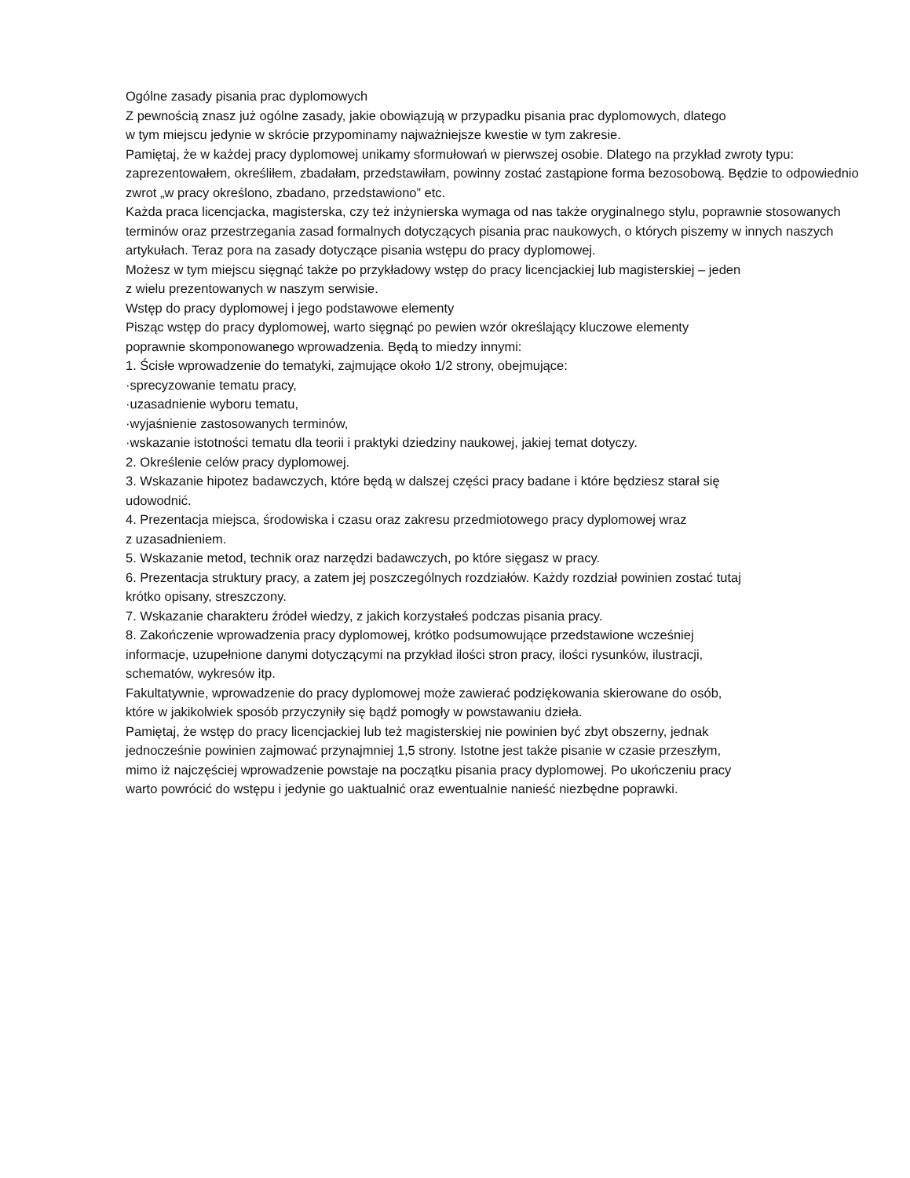Ogólne zasady pisania prac dyplomowych
Z pewnością znasz już ogólne zasady, jakie obowiązują w przypadku pisania prac dyplomowych, dlatego
w tym miejscu jedynie w skrócie przypominamy najważniejsze kwestie w tym zakresie.
Pamiętaj, że w każdej pracy dyplomowej unikamy sformułowań w pierwszej osobie. Dlatego na przykład zwroty typu: zaprezentowałem, określiłem, zbadałam, przedstawiłam, powinny zostać zastąpione forma bezosobową. Będzie to odpowiednio zwrot „w pracy określono, zbadano, przedstawiono” etc.
Każda praca licencjacka, magisterska, czy też inżynierska wymaga od nas także oryginalnego stylu, poprawnie stosowanych terminów oraz przestrzegania zasad formalnych dotyczących pisania prac naukowych, o których piszemy w innych naszych artykułach. Teraz pora na zasady dotyczące pisania wstępu do pracy dyplomowej.
Możesz w tym miejscu sięgnąć także po przykładowy wstęp do pracy licencjackiej lub magisterskiej – jeden
z wielu prezentowanych w naszym serwisie.
Wstęp do pracy dyplomowej i jego podstawowe elementy
Pisząc wstęp do pracy dyplomowej, warto sięgnąć po pewien wzór określający kluczowe elementy
poprawnie skomponowanego wprowadzenia. Będą to miedzy innymi:
1. Ścisłe wprowadzenie do tematyki, zajmujące około 1/2 strony, obejmujące:
·sprecyzowanie tematu pracy,
·uzasadnienie wyboru tematu,
·wyjaśnienie zastosowanych terminów,
·wskazanie istotności tematu dla teorii i praktyki dziedziny naukowej, jakiej temat dotyczy.
2. Określenie celów pracy dyplomowej.
3. Wskazanie hipotez badawczych, które będą w dalszej części pracy badane i które będziesz starał się
udowodnić.
4. Prezentacja miejsca, środowiska i czasu oraz zakresu przedmiotowego pracy dyplomowej wraz
z uzasadnieniem.
5. Wskazanie metod, technik oraz narzędzi badawczych, po które sięgasz w pracy.
6. Prezentacja struktury pracy, a zatem jej poszczególnych rozdziałów. Każdy rozdział powinien zostać tutaj
krótko opisany, streszczony.
7. Wskazanie charakteru źródeł wiedzy, z jakich korzystałeś podczas pisania pracy.
8. Zakończenie wprowadzenia pracy dyplomowej, krótko podsumowujące przedstawione wcześniej
informacje, uzupełnione danymi dotyczącymi na przykład ilości stron pracy, ilości rysunków, ilustracji,
schematów, wykresów itp.
Fakultatywnie, wprowadzenie do pracy dyplomowej może zawierać podziękowania skierowane do osób,
które w jakikolwiek sposób przyczyniły się bądź pomogły w powstawaniu dzieła.
Pamiętaj, że wstęp do pracy licencjackiej lub też magisterskiej nie powinien być zbyt obszerny, jednak
jednocześnie powinien zajmować przynajmniej 1,5 strony. Istotne jest także pisanie w czasie przeszłym,
mimo iż najczęściej wprowadzenie powstaje na początku pisania pracy dyplomowej. Po ukończeniu pracy
warto powrócić do wstępu i jedynie go uaktualnić oraz ewentualnie nanieść niezbędne poprawki.